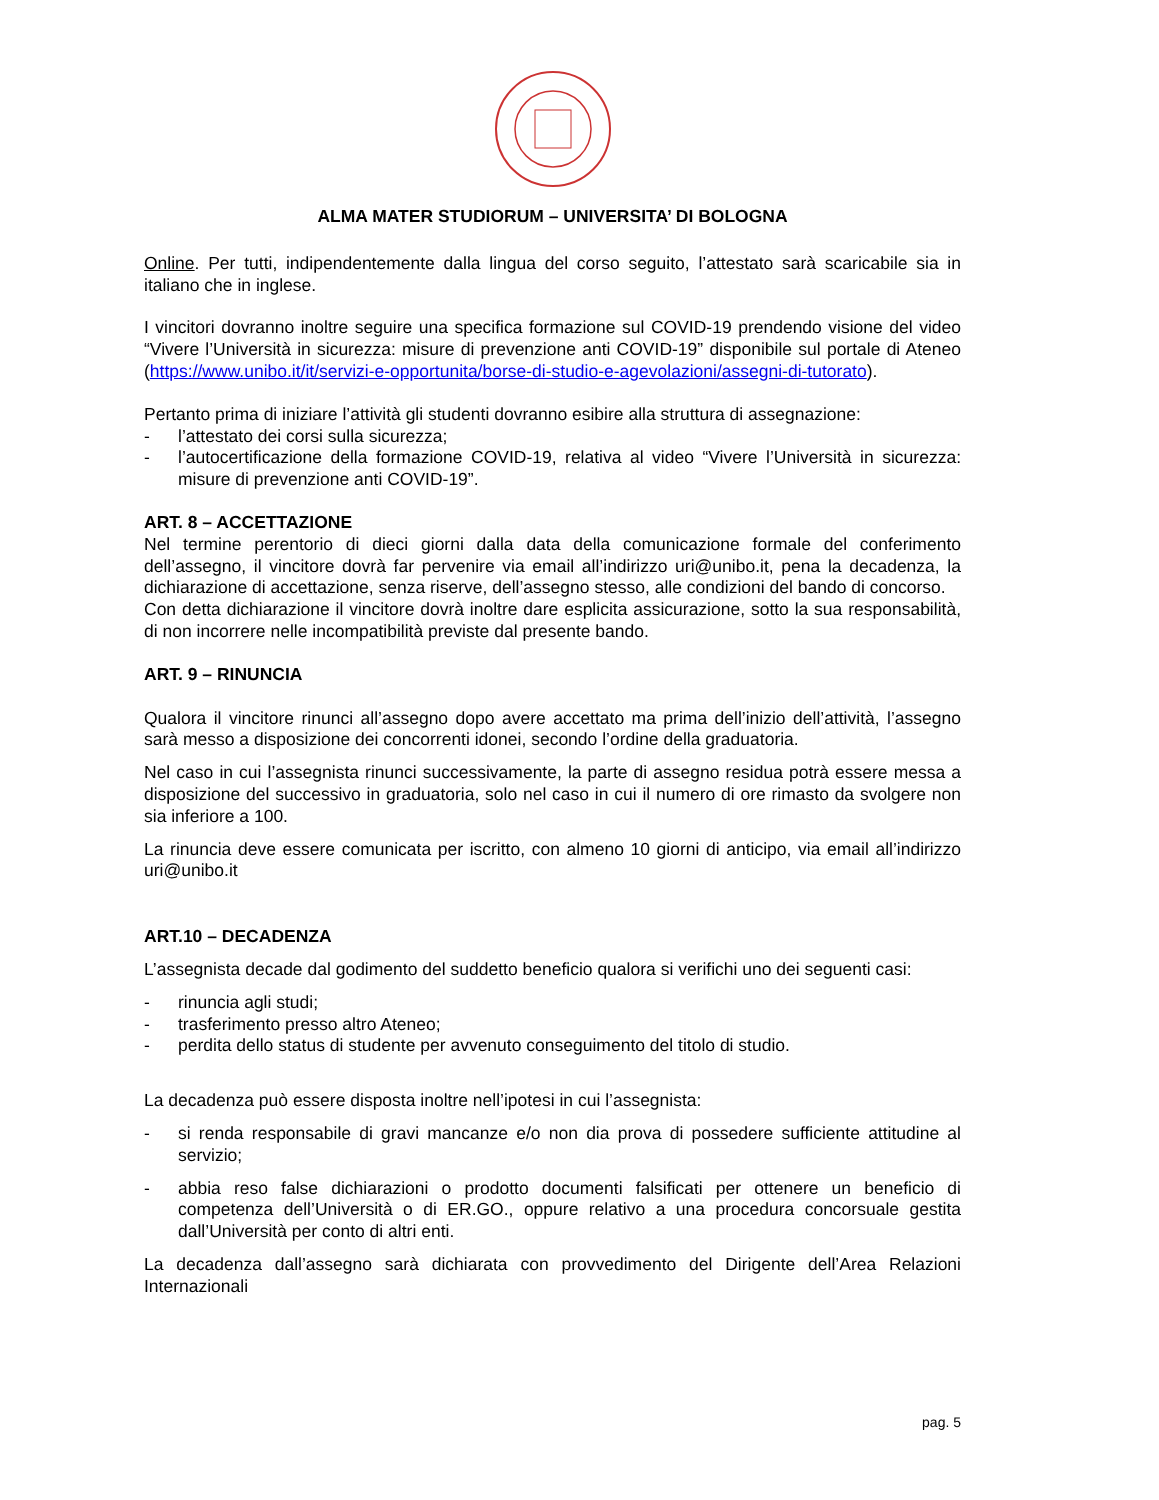ALMA MATER STUDIORUM – UNIVERSITA’ DI BOLOGNA
Online. Per tutti, indipendentemente dalla lingua del corso seguito, l’attestato sarà scaricabile sia in italiano che in inglese.
I vincitori dovranno inoltre seguire una specifica formazione sul COVID-19 prendendo visione del video “Vivere l’Università in sicurezza: misure di prevenzione anti COVID-19” disponibile sul portale di Ateneo (https://www.unibo.it/it/servizi-e-opportunita/borse-di-studio-e-agevolazioni/assegni-di-tutorato).
Pertanto prima di iniziare l’attività gli studenti dovranno esibire alla struttura di assegnazione:
- l’attestato dei corsi sulla sicurezza;
- l’autocertificazione della formazione COVID-19, relativa al video “Vivere l’Università in sicurezza: misure di prevenzione anti COVID-19”.
ART. 8 – ACCETTAZIONE
Nel termine perentorio di dieci giorni dalla data della comunicazione formale del conferimento dell’assegno, il vincitore dovrà far pervenire via email all’indirizzo uri@unibo.it, pena la decadenza, la dichiarazione di accettazione, senza riserve, dell’assegno stesso, alle condizioni del bando di concorso.
Con detta dichiarazione il vincitore dovrà inoltre dare esplicita assicurazione, sotto la sua responsabilità, di non incorrere nelle incompatibilità previste dal presente bando.
ART. 9 – RINUNCIA
Qualora il vincitore rinunci all’assegno dopo avere accettato ma prima dell’inizio dell’attività, l’assegno sarà messo a disposizione dei concorrenti idonei, secondo l’ordine della graduatoria.
Nel caso in cui l’assegnista rinunci successivamente, la parte di assegno residua potrà essere messa a disposizione del successivo in graduatoria, solo nel caso in cui il numero di ore rimasto da svolgere non sia inferiore a 100.
La rinuncia deve essere comunicata per iscritto, con almeno 10 giorni di anticipo, via email all’indirizzo uri@unibo.it
ART.10 – DECADENZA
L’assegnista decade dal godimento del suddetto beneficio qualora si verifichi uno dei seguenti casi:
- rinuncia agli studi;
- trasferimento presso altro Ateneo;
- perdita dello status di studente per avvenuto conseguimento del titolo di studio.
La decadenza può essere disposta inoltre nell’ipotesi in cui l’assegnista:
- si renda responsabile di gravi mancanze e/o non dia prova di possedere sufficiente attitudine al servizio;
- abbia reso false dichiarazioni o prodotto documenti falsificati per ottenere un beneficio di competenza dell’Università o di ER.GO., oppure relativo a una procedura concorsuale gestita dall’Università per conto di altri enti.
La decadenza dall’assegno sarà dichiarata con provvedimento del Dirigente dell’Area Relazioni Internazionali
pag. 5